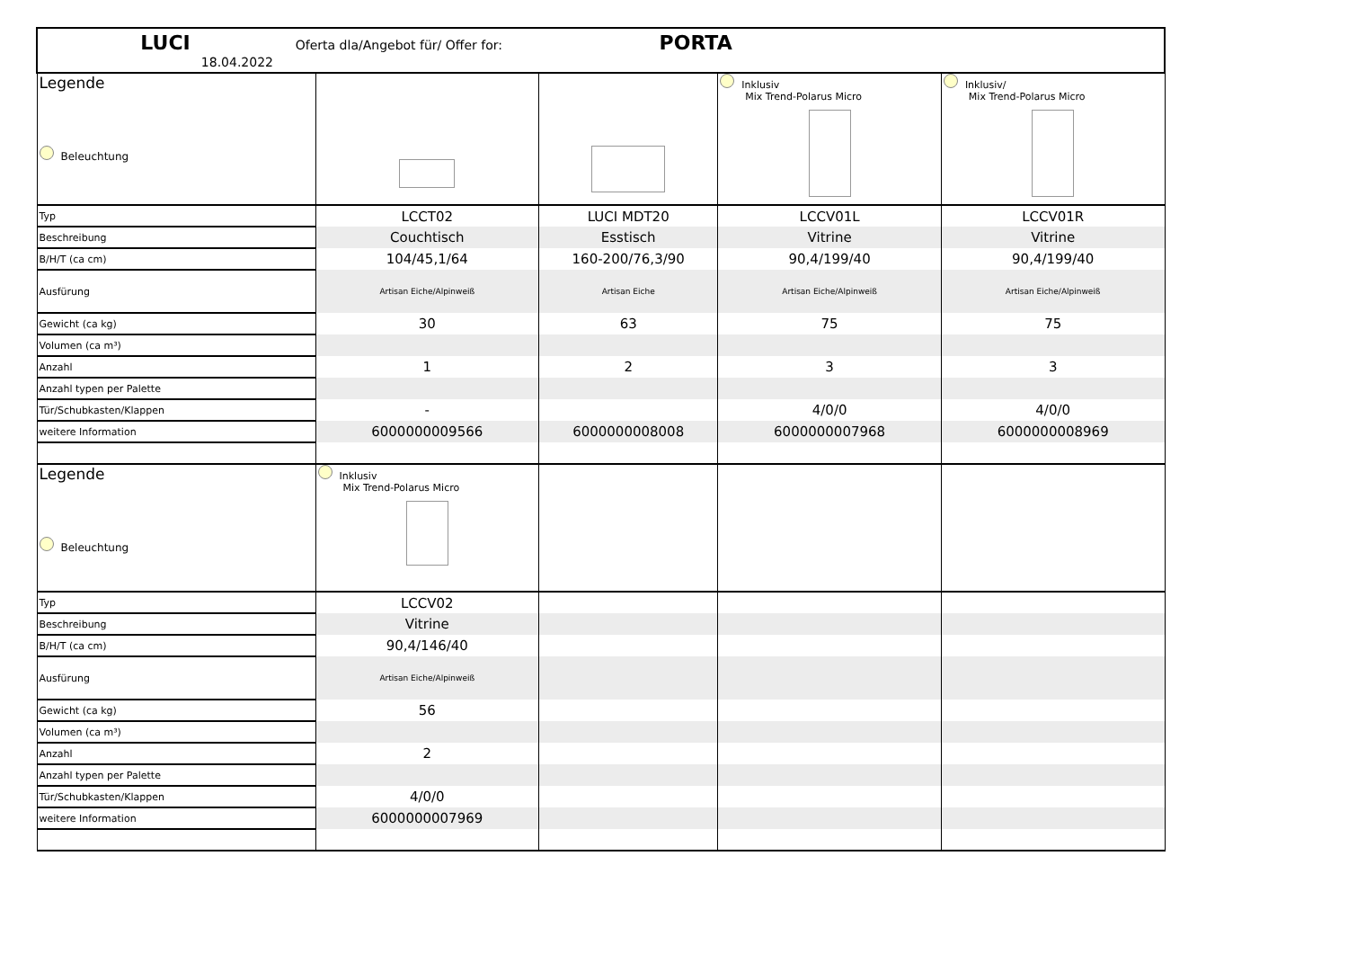| LUCI Oferta dla/Angebot für/ Offer for: PORTA 18.04.2022 | | | | |
| Legende Beleuchtung | | | Inklusiv Mix Trend-Polarus Micro | Inklusiv/ Mix Trend-Polarus Micro |
| Typ | LCCT02 | LUCI MDT20 | LCCV01L | LCCV01R |
| Beschreibung | Couchtisch | Esstisch | Vitrine | Vitrine |
| B/H/T (ca cm) | 104/45,1/64 | 160-200/76,3/90 | 90,4/199/40 | 90,4/199/40 |
| Ausfürung | Artisan Eiche/Alpinweiß | Artisan Eiche | Artisan Eiche/Alpinweiß | Artisan Eiche/Alpinweiß |
| Gewicht (ca kg) | 30 | 63 | 75 | 75 |
| Volumen (ca m³) | | | | |
| Anzahl | 1 | 2 | 3 | 3 |
| Anzahl typen per Palette | | | | |
| Tür/Schubkasten/Klappen | - | | 4/0/0 | 4/0/0 |
| weitere Information | 6000000009566 | 6000000008008 | 6000000007968 | 6000000008969 |
| Legende Beleuchtung | Inklusiv Mix Trend-Polarus Micro | | | |
| Typ | LCCV02 | | | |
| Beschreibung | Vitrine | | | |
| B/H/T (ca cm) | 90,4/146/40 | | | |
| Ausfürung | Artisan Eiche/Alpinweiß | | | |
| Gewicht (ca kg) | 56 | | | |
| Volumen (ca m³) | | | | |
| Anzahl | 2 | | | |
| Anzahl typen per Palette | | | | |
| Tür/Schubkasten/Klappen | 4/0/0 | | | |
| weitere Information | 6000000007969 | | | |